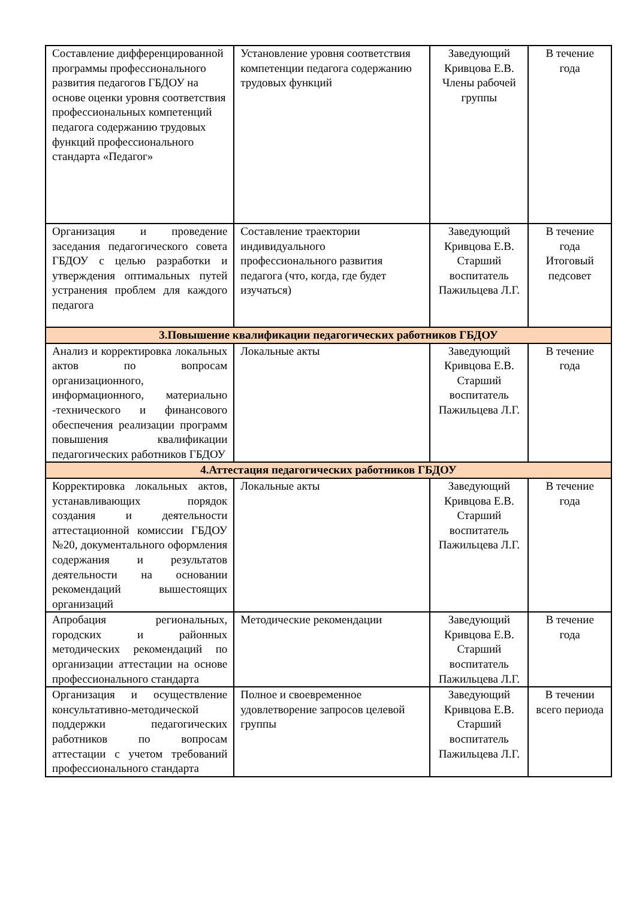| Составление дифференцированной программы профессионального развития педагогов ГБДОУ на основе оценки уровня соответствия профессиональных компетенций педагога содержанию трудовых функций профессионального стандарта «Педагог» | Установление уровня соответствия компетенции педагога содержанию трудовых функций | Заведующий Кривцова Е.В. Члены рабочей группы | В течение года |
| Организация и проведение заседания педагогического совета ГБДОУ с целью разработки и утверждения оптимальных путей устранения проблем для каждого педагога | Составление траектории индивидуального профессионального развития педагога (что, когда, где будет изучаться) | Заведующий Кривцова Е.В. Старший воспитатель Пажильцева Л.Г. | В течение года Итоговый педсовет |
| 3.Повышение квалификации педагогических работников ГБДОУ | | | |
| Анализ и корректировка локальных актов по вопросам организационного, информационного, материально -технического и финансового обеспечения реализации программ повышения квалификации педагогических работников ГБДОУ | Локальные акты | Заведующий Кривцова Е.В. Старший воспитатель Пажильцева Л.Г. | В течение года |
| 4.Аттестация педагогических работников ГБДОУ | | | |
| Корректировка локальных актов, устанавливающих порядок создания и деятельности аттестационной комиссии ГБДОУ №20, документального оформления содержания и результатов деятельности на основании рекомендаций вышестоящих организаций | Локальные акты | Заведующий Кривцова Е.В. Старший воспитатель Пажильцева Л.Г. | В течение года |
| Апробация региональных, городских и районных методических рекомендаций по организации аттестации на основе профессионального стандарта | Методические рекомендации | Заведующий Кривцова Е.В. Старший воспитатель Пажильцева Л.Г. | В течение года |
| Организация и осуществление консультативно-методической поддержки педагогических работников по вопросам аттестации с учетом требований профессионального стандарта | Полное и своевременное удовлетворение запросов целевой группы | Заведующий Кривцова Е.В. Старший воспитатель Пажильцева Л.Г. | В течении всего периода |